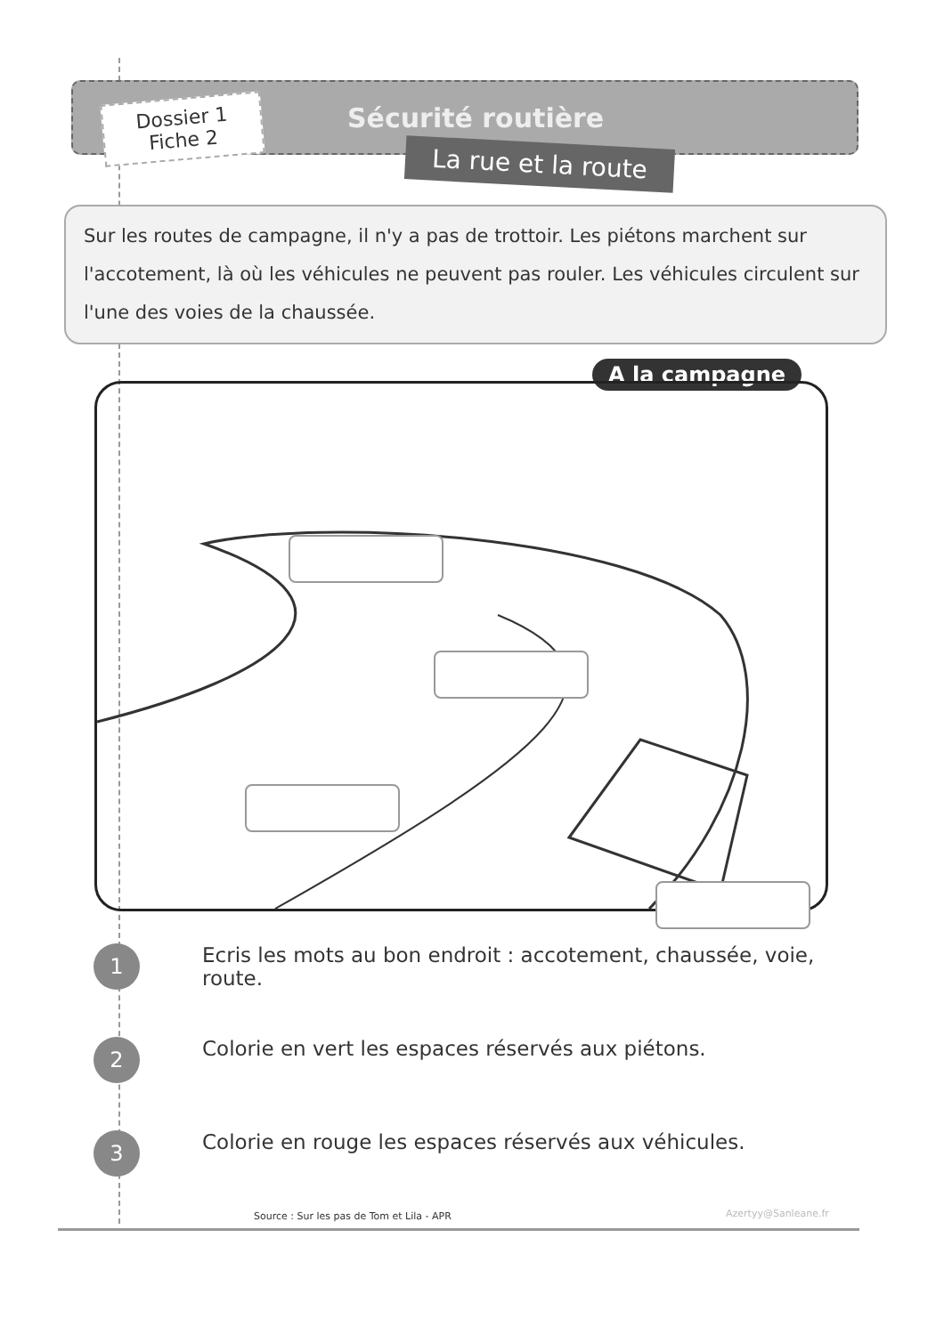Dossier 1
Fiche 2
Sécurité routière
La rue et la route
Sur les routes de campagne, il n'y a pas de trottoir. Les piétons marchent sur l'accotement, là où les véhicules ne peuvent pas rouler. Les véhicules circulent sur l'une des voies de la chaussée.
A la campagne
1
Ecris les mots au bon endroit : accotement, chaussée, voie,
route.
2
Colorie en vert les espaces réservés aux piétons.
3
Colorie en rouge les espaces réservés aux véhicules.
Source : Sur les pas de Tom et Lila - APR
Azertyy@Sanleane.fr